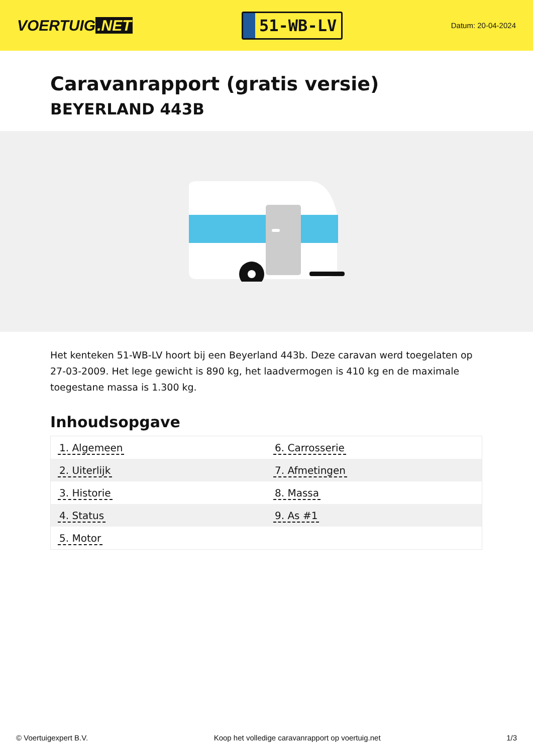VOERTUIG.NET
51-WB-LV
Datum: 20-04-2024
Caravanrapport (gratis versie)
BEYERLAND 443B
Het kenteken 51-WB-LV hoort bij een Beyerland 443b. Deze caravan werd toegelaten op 27-03-2009. Het lege gewicht is 890 kg, het laadvermogen is 410 kg en de maximale toegestane massa is 1.300 kg.
Inhoudsopgave
| 1. Algemeen | 6. Carrosserie |
| 2. Uiterlijk | 7. Afmetingen |
| 3. Historie | 8. Massa |
| 4. Status | 9. As #1 |
| 5. Motor | |
© Voertuigexpert B.V. Koop het volledige caravanrapport op voertuig.net 1/3